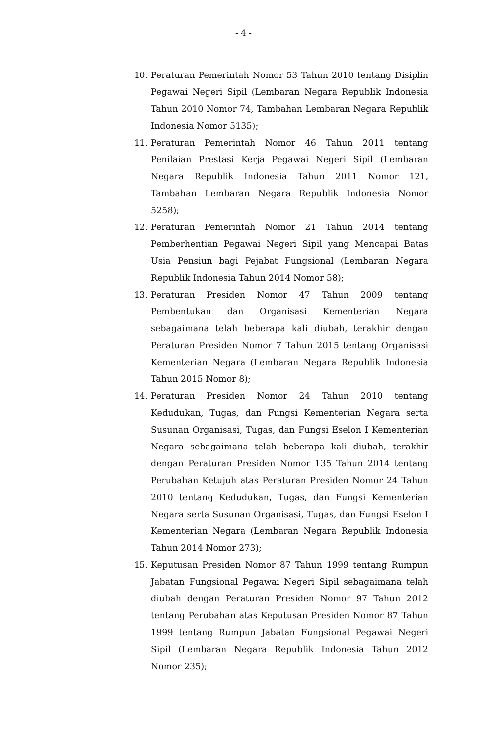- 4 -
10. Peraturan Pemerintah Nomor 53 Tahun 2010 tentang Disiplin Pegawai Negeri Sipil (Lembaran Negara Republik Indonesia Tahun 2010 Nomor 74, Tambahan Lembaran Negara Republik Indonesia Nomor 5135);
11. Peraturan Pemerintah Nomor 46 Tahun 2011 tentang Penilaian Prestasi Kerja Pegawai Negeri Sipil (Lembaran Negara Republik Indonesia Tahun 2011 Nomor 121, Tambahan Lembaran Negara Republik Indonesia Nomor 5258);
12. Peraturan Pemerintah Nomor 21 Tahun 2014 tentang Pemberhentian Pegawai Negeri Sipil yang Mencapai Batas Usia Pensiun bagi Pejabat Fungsional (Lembaran Negara Republik Indonesia Tahun 2014 Nomor 58);
13. Peraturan Presiden Nomor 47 Tahun 2009 tentang Pembentukan dan Organisasi Kementerian Negara sebagaimana telah beberapa kali diubah, terakhir dengan Peraturan Presiden Nomor 7 Tahun 2015 tentang Organisasi Kementerian Negara (Lembaran Negara Republik Indonesia Tahun 2015 Nomor 8);
14. Peraturan Presiden Nomor 24 Tahun 2010 tentang Kedudukan, Tugas, dan Fungsi Kementerian Negara serta Susunan Organisasi, Tugas, dan Fungsi Eselon I Kementerian Negara sebagaimana telah beberapa kali diubah, terakhir dengan Peraturan Presiden Nomor 135 Tahun 2014 tentang Perubahan Ketujuh atas Peraturan Presiden Nomor 24 Tahun 2010 tentang Kedudukan, Tugas, dan Fungsi Kementerian Negara serta Susunan Organisasi, Tugas, dan Fungsi Eselon I Kementerian Negara (Lembaran Negara Republik Indonesia Tahun 2014 Nomor 273);
15. Keputusan Presiden Nomor 87 Tahun 1999 tentang Rumpun Jabatan Fungsional Pegawai Negeri Sipil sebagaimana telah diubah dengan Peraturan Presiden Nomor 97 Tahun 2012 tentang Perubahan atas Keputusan Presiden Nomor 87 Tahun 1999 tentang Rumpun Jabatan Fungsional Pegawai Negeri Sipil (Lembaran Negara Republik Indonesia Tahun 2012 Nomor 235);